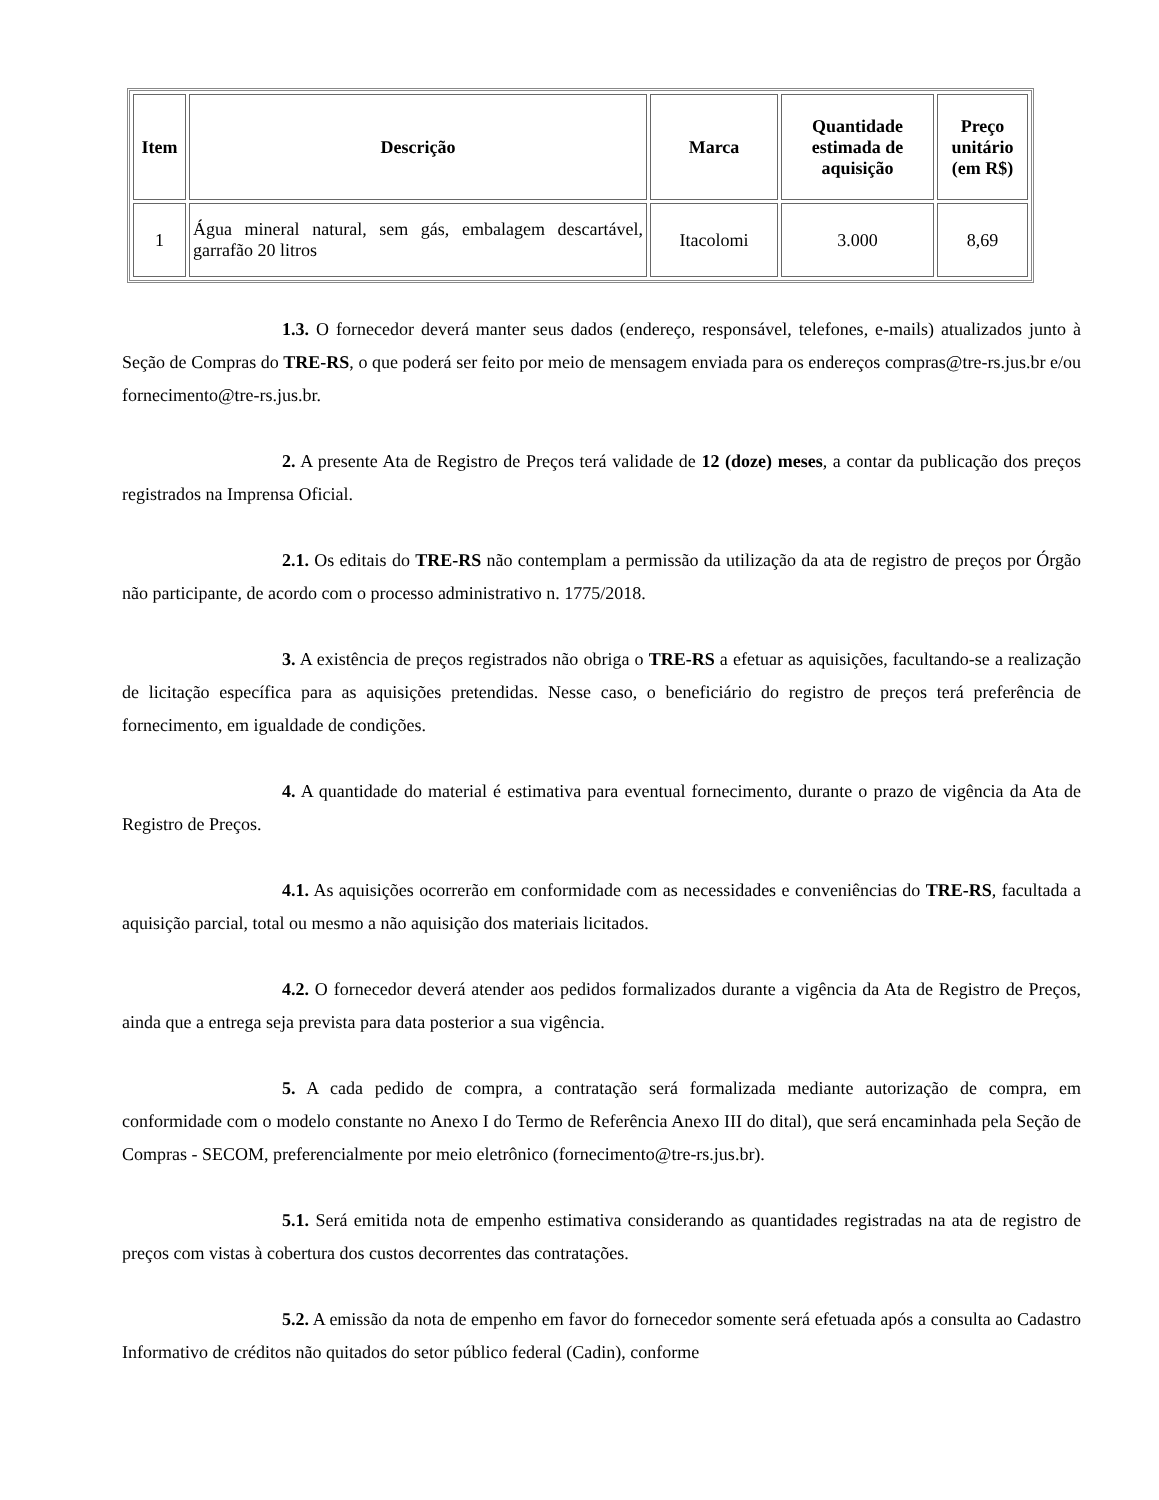| Item | Descrição | Marca | Quantidade estimada de aquisição | Preço unitário (em R$) |
| --- | --- | --- | --- | --- |
| 1 | Água mineral natural, sem gás, embalagem descartável, garrafão 20 litros | Itacolomi | 3.000 | 8,69 |
1.3. O fornecedor deverá manter seus dados (endereço, responsável, telefones, e-mails) atualizados junto à Seção de Compras do TRE-RS, o que poderá ser feito por meio de mensagem enviada para os endereços compras@tre-rs.jus.br e/ou fornecimento@tre-rs.jus.br.
2. A presente Ata de Registro de Preços terá validade de 12 (doze) meses, a contar da publicação dos preços registrados na Imprensa Oficial.
2.1. Os editais do TRE-RS não contemplam a permissão da utilização da ata de registro de preços por Órgão não participante, de acordo com o processo administrativo n. 1775/2018.
3. A existência de preços registrados não obriga o TRE-RS a efetuar as aquisições, facultando-se a realização de licitação específica para as aquisições pretendidas. Nesse caso, o beneficiário do registro de preços terá preferência de fornecimento, em igualdade de condições.
4. A quantidade do material é estimativa para eventual fornecimento, durante o prazo de vigência da Ata de Registro de Preços.
4.1. As aquisições ocorrerão em conformidade com as necessidades e conveniências do TRE-RS, facultada a aquisição parcial, total ou mesmo a não aquisição dos materiais licitados.
4.2. O fornecedor deverá atender aos pedidos formalizados durante a vigência da Ata de Registro de Preços, ainda que a entrega seja prevista para data posterior a sua vigência.
5. A cada pedido de compra, a contratação será formalizada mediante autorização de compra, em conformidade com o modelo constante no Anexo I do Termo de Referência Anexo III do dital), que será encaminhada pela Seção de Compras - SECOM, preferencialmente por meio eletrônico (fornecimento@tre-rs.jus.br).
5.1. Será emitida nota de empenho estimativa considerando as quantidades registradas na ata de registro de preços com vistas à cobertura dos custos decorrentes das contratações.
5.2. A emissão da nota de empenho em favor do fornecedor somente será efetuada após a consulta ao Cadastro Informativo de créditos não quitados do setor público federal (Cadin), conforme